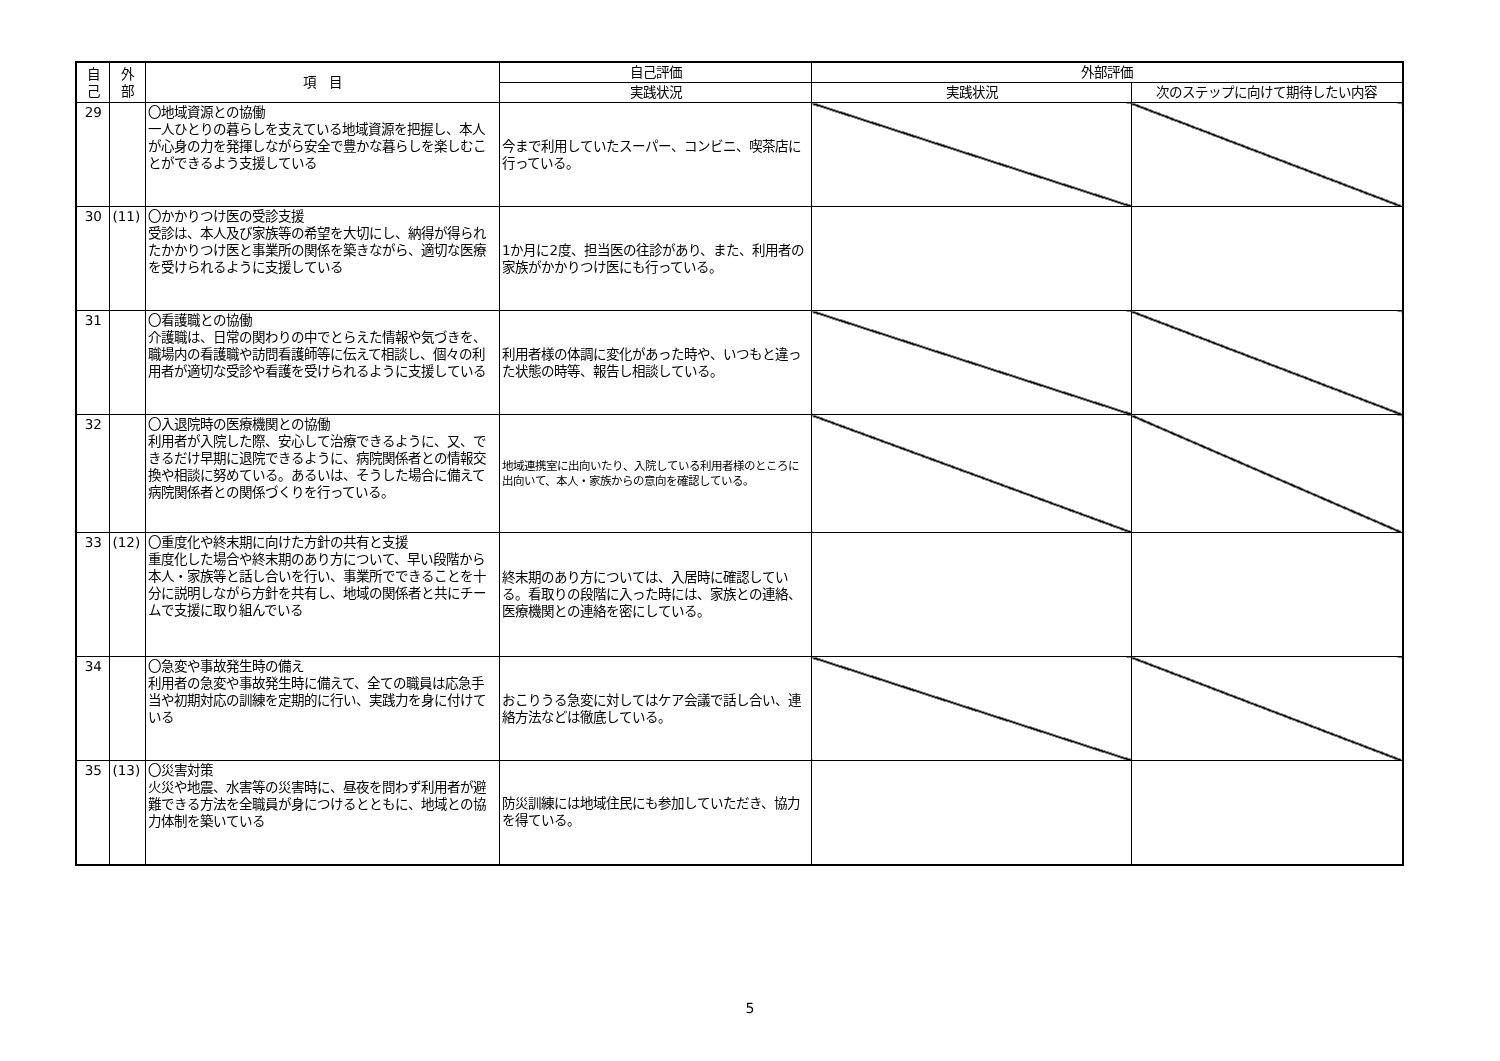| 自 己 | 外 部 | 項 目 | 自己評価 | 外部評価 | |
| --- | --- | --- | --- | --- | --- |
| | | | 実践状況 | 実践状況 | 次のステップに向けて期待したい内容 |
| 29 | | 〇地域資源との協働 一人ひとりの暮らしを支えている地域資源を把握し、本人が心身の力を発揮しながら安全で豊かな暮らしを楽しむことができるよう支援している | 今まで利用していたスーパー、コンビニ、喫茶店に行っている。 | | |
| 30 | (11) | 〇かかりつけ医の受診支援 受診は、本人及び家族等の希望を大切にし、納得が得られたかかりつけ医と事業所の関係を築きながら、適切な医療を受けられるように支援している | 1か月に2度、担当医の往診があり、また、利用者の家族がかかりつけ医にも行っている。 | | |
| 31 | | 〇看護職との協働 介護職は、日常の関わりの中でとらえた情報や気づきを、職場内の看護職や訪問看護師等に伝えて相談し、個々の利用者が適切な受診や看護を受けられるように支援している | 利用者様の体調に変化があった時や、いつもと違った状態の時等、報告し相談している。 | | |
| 32 | | 〇入退院時の医療機関との協働 利用者が入院した際、安心して治療できるように、又、できるだけ早期に退院できるように、病院関係者との情報交換や相談に努めている。あるいは、そうした場合に備えて病院関係者との関係づくりを行っている。 | 地域連携室に出向いたり、入院している利用者様のところに出向いて、本人・家族からの意向を確認している。 | | |
| 33 | (12) | 〇重度化や終末期に向けた方針の共有と支援 重度化した場合や終末期のあり方について、早い段階から本人・家族等と話し合いを行い、事業所でできることを十分に説明しながら方針を共有し、地域の関係者と共にチームで支援に取り組んでいる | 終末期のあり方については、入居時に確認している。看取りの段階に入った時には、家族との連絡、医療機関との連絡を密にしている。 | | |
| 34 | | 〇急変や事故発生時の備え 利用者の急変や事故発生時に備えて、全ての職員は応急手当や初期対応の訓練を定期的に行い、実践力を身に付けている | おこりうる急変に対してはケア会議で話し合い、連絡方法などは徹底している。 | | |
| 35 | (13) | 〇災害対策 火災や地震、水害等の災害時に、昼夜を問わず利用者が避難できる方法を全職員が身につけるとともに、地域との協力体制を築いている | 防災訓練には地域住民にも参加していただき、協力を得ている。 | | |
5